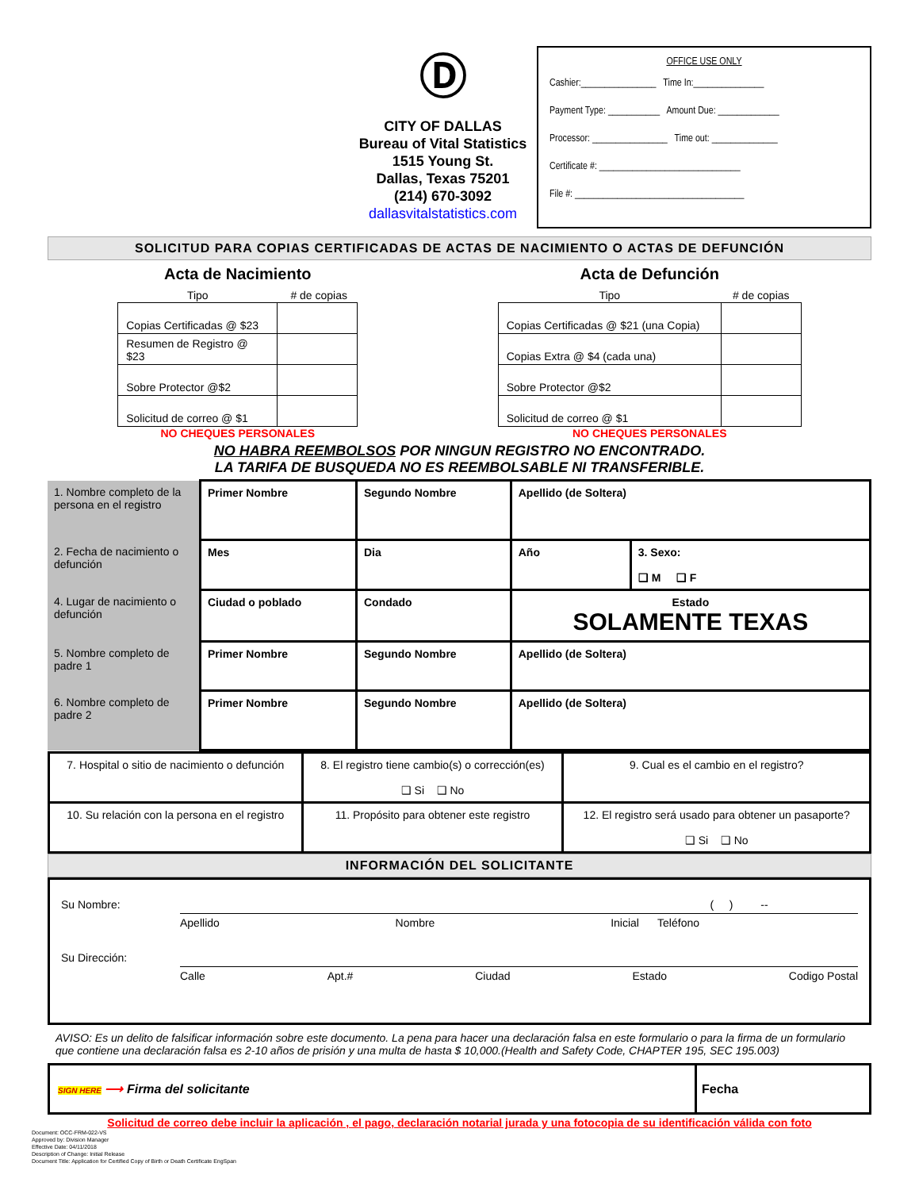Ⓓ
CITY OF DALLAS
Bureau of Vital Statistics
1515 Young St.
Dallas, Texas 75201
(214) 670-3092
dallasvitalstatistics.com
OFFICE USE ONLY
Cashier:________________ Time In:_______________
Payment Type: ___________ Amount Due: _____________
Processor: ________________ Time out: ______________
Certificate #: ______________________________
File #: ____________________________________
SOLICITUD PARA COPIAS CERTIFICADAS DE ACTAS DE NACIMIENTO O ACTAS DE DEFUNCIÓN
Acta de Nacimiento
| Tipo | # de copias |
| --- | --- |
| Copias Certificadas @ $23 | |
| Resumen de Registro @ $23 | |
| Sobre Protector @$2 | |
| Solicitud de correo @ $1 | |
NO CHEQUES PERSONALES
Acta de Defunción
| Tipo | # de copias |
| --- | --- |
| Copias Certificadas @ $21 (una Copia) | |
| Copias Extra @ $4 (cada una) | |
| Sobre Protector @$2 | |
| Solicitud de correo @ $1 | |
NO CHEQUES PERSONALES
NO HABRA REEMBOLSOS POR NINGUN REGISTRO NO ENCONTRADO.
LA TARIFA DE BUSQUEDA NO ES REEMBOLSABLE NI TRANSFERIBLE.
| 1. Nombre completo de la persona en el registro | Primer Nombre | Segundo Nombre | Apellido (de Soltera) | |
| 2. Fecha de nacimiento o defunción | Mes | Dia | Año | 3. Sexo: ❑ M ❑ F |
| 4. Lugar de nacimiento o defunción | Ciudad o poblado | Condado | Estado SOLAMENTE TEXAS | |
| 5. Nombre completo de padre 1 | Primer Nombre | Segundo Nombre | Apellido (de Soltera) | |
| 6. Nombre completo de padre 2 | Primer Nombre | Segundo Nombre | Apellido (de Soltera) | |
| 7. Hospital o sitio de nacimiento o defunción | 8. El registro tiene cambio(s) o corrección(es) ❑ Si ❑ No | 9. Cual es el cambio en el registro? |
| 10. Su relación con la persona en el registro | 11. Propósito para obtener este registro | 12. El registro será usado para obtener un pasaporte? ❑ Si ❑ No |
INFORMACIÓN DEL SOLICITANTE
Su Nombre: ( ) --
Apellido Nombre Inicial Teléfono
Su Dirección:
Calle Apt.# Ciudad Estado Codigo Postal
AVISO: Es un delito de falsificar información sobre este documento. La pena para hacer una declaración falsa en este formulario o para la firma de un formulario que contiene una declaración falsa es 2-10 años de prisión y una multa de hasta $ 10,000.(Health and Safety Code, CHAPTER 195, SEC 195.003)
| SIGN HERE ⟶ Firma del solicitante | Fecha |
Solicitud de correo debe incluir la aplicación , el pago, declaración notarial jurada y una fotocopia de su identificación válida con foto
Document: OCC-FRM-022-VS
Approved by: Division Manager
Effective Date: 04/11/2018
Description of Change: Initial Release
Document Title: Application for Certified Copy of Birth or Death Certificate EngSpan